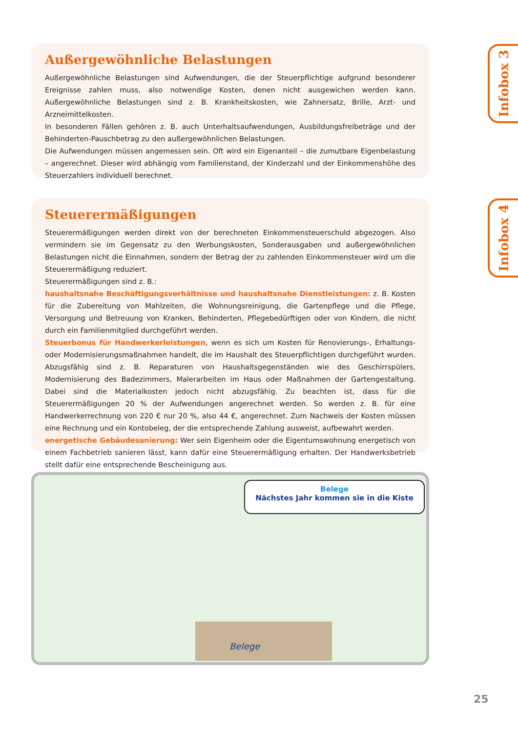Infobox 3
Infobox 4
Außergewöhnliche Belastungen
Außergewöhnliche Belastungen sind Aufwendungen, die der Steuerpflichtige aufgrund besonderer Ereignisse zahlen muss, also notwendige Kosten, denen nicht ausgewichen werden kann. Außergewöhnliche Belastungen sind z. B. Krankheitskosten, wie Zahnersatz, Brille, Arzt- und Arzneimittelkosten.
In besonderen Fällen gehören z. B. auch Unterhaltsaufwendungen, Ausbildungsfreibeträge und der Behinderten-Pauschbetrag zu den außergewöhnlichen Belastungen.
Die Aufwendungen müssen angemessen sein. Oft wird ein Eigenanteil – die zumutbare Eigenbelastung – angerechnet. Dieser wird abhängig vom Familienstand, der Kinderzahl und der Einkommenshöhe des Steuerzahlers individuell berechnet.
Steuerermäßigungen
Steuerermäßigungen werden direkt von der berechneten Einkommensteuerschuld abgezogen. Also vermindern sie im Gegensatz zu den Werbungskosten, Sonderausgaben und außergewöhnlichen Belastungen nicht die Einnahmen, sondern der Betrag der zu zahlenden Einkommensteuer wird um die Steuerermäßigung reduziert.
Steuerermäßigungen sind z. B.:
haushaltsnahe Beschäftigungsverhältnisse und haushaltsnahe Dienstleistungen: z. B. Kosten für die Zubereitung von Mahlzeiten, die Wohnungsreinigung, die Gartenpflege und die Pflege, Versorgung und Betreuung von Kranken, Behinderten, Pflegebedürftigen oder von Kindern, die nicht durch ein Familienmitglied durchgeführt werden.
Steuerbonus für Handwerkerleistungen, wenn es sich um Kosten für Renovierungs-, Erhaltungs- oder Modernisierungsmaßnahmen handelt, die im Haushalt des Steuerpflichtigen durchgeführt wurden. Abzugsfähig sind z. B. Reparaturen von Haushaltsgegenständen wie des Geschirrspülers, Modernisierung des Badezimmers, Malerarbeiten im Haus oder Maßnahmen der Gartengestaltung. Dabei sind die Materialkosten jedoch nicht abzugsfähig. Zu beachten ist, dass für die Steuerermäßigungen 20 % der Aufwendungen angerechnet werden. So werden z. B. für eine Handwerkerrechnung von 220 € nur 20 %, also 44 €, angerechnet. Zum Nachweis der Kosten müssen eine Rechnung und ein Kontobeleg, der die entsprechende Zahlung ausweist, aufbewahrt werden.
energetische Gebäudesanierung: Wer sein Eigenheim oder die Eigentumswohnung energetisch von einem Fachbetrieb sanieren lässt, kann dafür eine Steuerermäßigung erhalten. Der Handwerksbetrieb stellt dafür eine entsprechende Bescheinigung aus.
Belege
Nächstes Jahr kommen sie in die Kiste
Belege
25